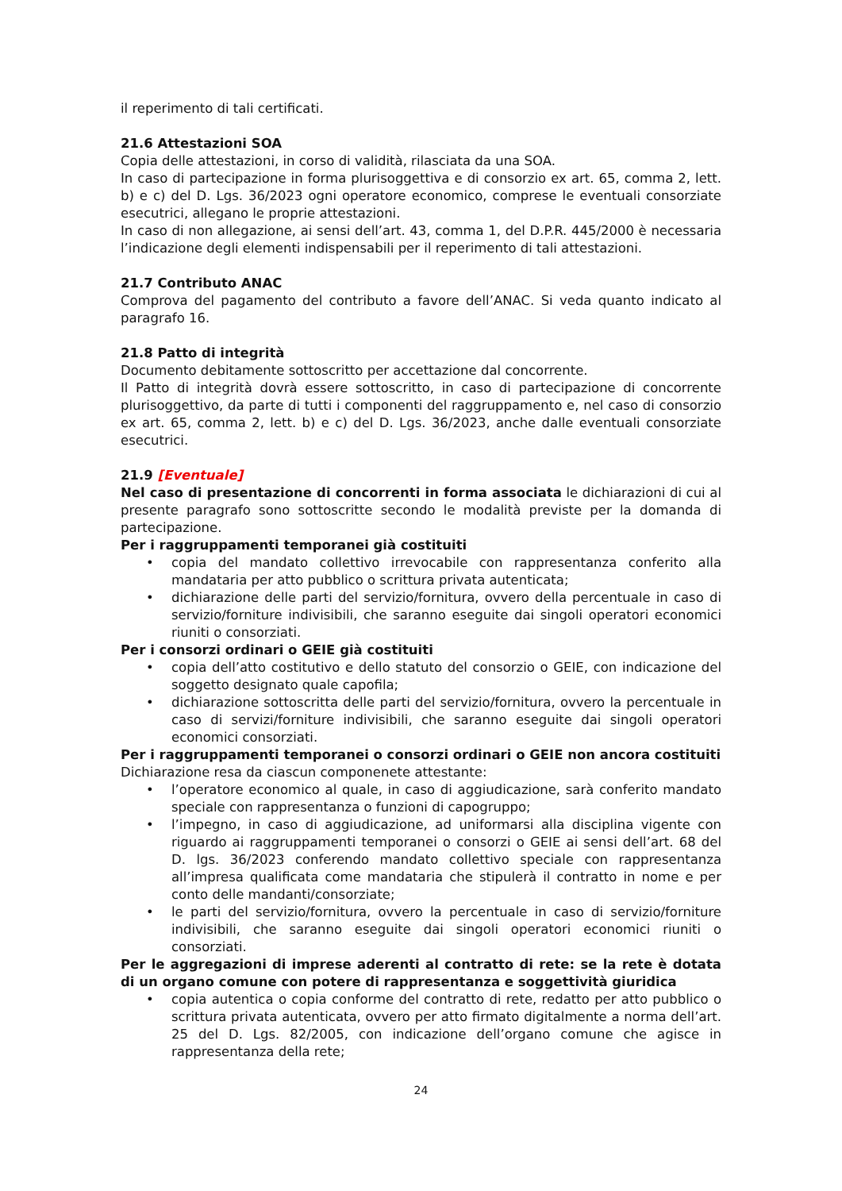il reperimento di tali certificati.
21.6 Attestazioni SOA
Copia delle attestazioni, in corso di validità, rilasciata da una SOA.
In caso di partecipazione in forma plurisoggettiva e di consorzio ex art. 65, comma 2, lett. b) e c) del D. Lgs. 36/2023 ogni operatore economico, comprese le eventuali consorziate esecutrici, allegano le proprie attestazioni.
In caso di non allegazione, ai sensi dell’art. 43, comma 1, del D.P.R. 445/2000 è necessaria l’indicazione degli elementi indispensabili per il reperimento di tali attestazioni.
21.7 Contributo ANAC
Comprova del pagamento del contributo a favore dell’ANAC. Si veda quanto indicato al paragrafo 16.
21.8 Patto di integrità
Documento debitamente sottoscritto per accettazione dal concorrente.
Il Patto di integrità dovrà essere sottoscritto, in caso di partecipazione di concorrente plurisoggettivo, da parte di tutti i componenti del raggruppamento e, nel caso di consorzio ex art. 65, comma 2, lett. b) e c) del D. Lgs. 36/2023, anche dalle eventuali consorziate esecutrici.
21.9 [Eventuale]
Nel caso di presentazione di concorrenti in forma associata le dichiarazioni di cui al presente paragrafo sono sottoscritte secondo le modalità previste per la domanda di partecipazione.
Per i raggruppamenti temporanei già costituiti
• copia del mandato collettivo irrevocabile con rappresentanza conferito alla mandataria per atto pubblico o scrittura privata autenticata;
• dichiarazione delle parti del servizio/fornitura, ovvero della percentuale in caso di servizio/forniture indivisibili, che saranno eseguite dai singoli operatori economici riuniti o consorziati.
Per i consorzi ordinari o GEIE già costituiti
• copia dell’atto costitutivo e dello statuto del consorzio o GEIE, con indicazione del soggetto designato quale capofila;
• dichiarazione sottoscritta delle parti del servizio/fornitura, ovvero la percentuale in caso di servizi/forniture indivisibili, che saranno eseguite dai singoli operatori economici consorziati.
Per i raggruppamenti temporanei o consorzi ordinari o GEIE non ancora costituiti
Dichiarazione resa da ciascun componenete attestante:
• l’operatore economico al quale, in caso di aggiudicazione, sarà conferito mandato speciale con rappresentanza o funzioni di capogruppo;
• l’impegno, in caso di aggiudicazione, ad uniformarsi alla disciplina vigente con riguardo ai raggruppamenti temporanei o consorzi o GEIE ai sensi dell’art. 68 del D. lgs. 36/2023 conferendo mandato collettivo speciale con rappresentanza all’impresa qualificata come mandataria che stipulerà il contratto in nome e per conto delle mandanti/consorziate;
• le parti del servizio/fornitura, ovvero la percentuale in caso di servizio/forniture indivisibili, che saranno eseguite dai singoli operatori economici riuniti o consorziati.
Per le aggregazioni di imprese aderenti al contratto di rete: se la rete è dotata di un organo comune con potere di rappresentanza e soggettività giuridica
• copia autentica o copia conforme del contratto di rete, redatto per atto pubblico o scrittura privata autenticata, ovvero per atto firmato digitalmente a norma dell’art. 25 del D. Lgs. 82/2005, con indicazione dell’organo comune che agisce in rappresentanza della rete;
24